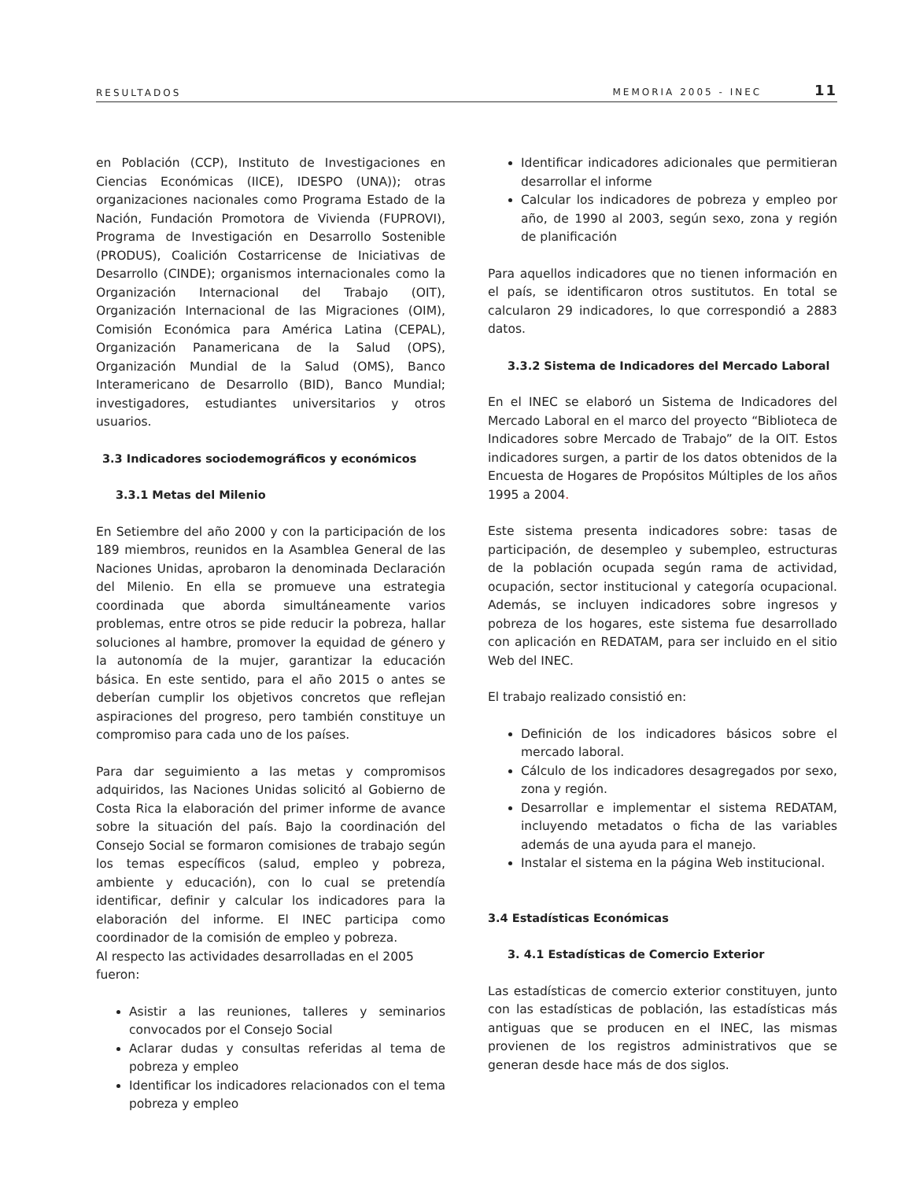RESULTADOS MEMORIA 2005 - INEC 11
en Población (CCP), Instituto de Investigaciones en Ciencias Económicas (IICE), IDESPO (UNA)); otras organizaciones nacionales como Programa Estado de la Nación, Fundación Promotora de Vivienda (FUPROVI), Programa de Investigación en Desarrollo Sostenible (PRODUS), Coalición Costarricense de Iniciativas de Desarrollo (CINDE); organismos internacionales como la Organización Internacional del Trabajo (OIT), Organización Internacional de las Migraciones (OIM), Comisión Económica para América Latina (CEPAL), Organización Panamericana de la Salud (OPS), Organización Mundial de la Salud (OMS), Banco Interamericano de Desarrollo (BID), Banco Mundial; investigadores, estudiantes universitarios y otros usuarios.
3.3 Indicadores sociodemográficos y económicos
3.3.1 Metas del Milenio
En Setiembre del año 2000 y con la participación de los 189 miembros, reunidos en la Asamblea General de las Naciones Unidas, aprobaron la denominada Declaración del Milenio. En ella se promueve una estrategia coordinada que aborda simultáneamente varios problemas, entre otros se pide reducir la pobreza, hallar soluciones al hambre, promover la equidad de género y la autonomía de la mujer, garantizar la educación básica. En este sentido, para el año 2015 o antes se deberían cumplir los objetivos concretos que reflejan aspiraciones del progreso, pero también constituye un compromiso para cada uno de los países.
Para dar seguimiento a las metas y compromisos adquiridos, las Naciones Unidas solicitó al Gobierno de Costa Rica la elaboración del primer informe de avance sobre la situación del país. Bajo la coordinación del Consejo Social se formaron comisiones de trabajo según los temas específicos (salud, empleo y pobreza, ambiente y educación), con lo cual se pretendía identificar, definir y calcular los indicadores para la elaboración del informe. El INEC participa como coordinador de la comisión de empleo y pobreza.
Al respecto las actividades desarrolladas en el 2005 fueron:
Asistir a las reuniones, talleres y seminarios convocados por el Consejo Social
Aclarar dudas y consultas referidas al tema de pobreza y empleo
Identificar los indicadores relacionados con el tema pobreza y empleo
Identificar indicadores adicionales que permitieran desarrollar el informe
Calcular los indicadores de pobreza y empleo por año, de 1990 al 2003, según sexo, zona y región de planificación
Para aquellos indicadores que no tienen información en el país, se identificaron otros sustitutos. En total se calcularon 29 indicadores, lo que correspondió a 2883 datos.
3.3.2 Sistema de Indicadores del Mercado Laboral
En el INEC se elaboró un Sistema de Indicadores del Mercado Laboral en el marco del proyecto “Biblioteca de Indicadores sobre Mercado de Trabajo” de la OIT. Estos indicadores surgen, a partir de los datos obtenidos de la Encuesta de Hogares de Propósitos Múltiples de los años 1995 a 2004.
Este sistema presenta indicadores sobre: tasas de participación, de desempleo y subempleo, estructuras de la población ocupada según rama de actividad, ocupación, sector institucional y categoría ocupacional. Además, se incluyen indicadores sobre ingresos y pobreza de los hogares, este sistema fue desarrollado con aplicación en REDATAM, para ser incluido en el sitio Web del INEC.
El trabajo realizado consistió en:
Definición de los indicadores básicos sobre el mercado laboral.
Cálculo de los indicadores desagregados por sexo, zona y región.
Desarrollar e implementar el sistema REDATAM, incluyendo metadatos o ficha de las variables además de una ayuda para el manejo.
Instalar el sistema en la página Web institucional.
3.4 Estadísticas Económicas
3. 4.1 Estadísticas de Comercio Exterior
Las estadísticas de comercio exterior constituyen, junto con las estadísticas de población, las estadísticas más antiguas que se producen en el INEC, las mismas provienen de los registros administrativos que se generan desde hace más de dos siglos.